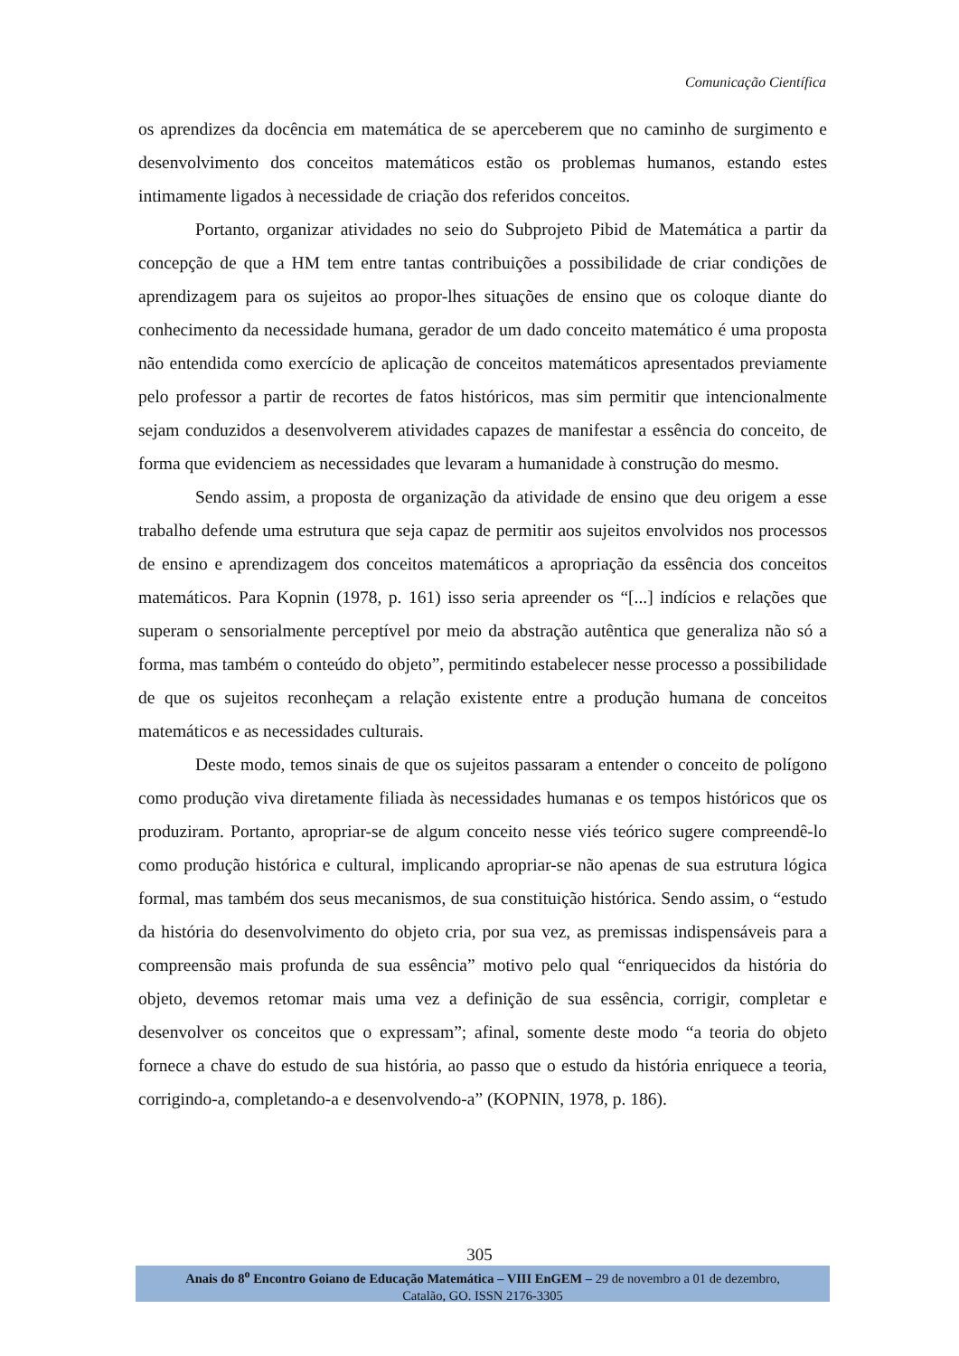Comunicação Científica
os aprendizes da docência em matemática de se aperceberem que no caminho de surgimento e desenvolvimento dos conceitos matemáticos estão os problemas humanos, estando estes intimamente ligados à necessidade de criação dos referidos conceitos.
Portanto, organizar atividades no seio do Subprojeto Pibid de Matemática a partir da concepção de que a HM tem entre tantas contribuições a possibilidade de criar condições de aprendizagem para os sujeitos ao propor-lhes situações de ensino que os coloque diante do conhecimento da necessidade humana, gerador de um dado conceito matemático é uma proposta não entendida como exercício de aplicação de conceitos matemáticos apresentados previamente pelo professor a partir de recortes de fatos históricos, mas sim permitir que intencionalmente sejam conduzidos a desenvolverem atividades capazes de manifestar a essência do conceito, de forma que evidenciem as necessidades que levaram a humanidade à construção do mesmo.
Sendo assim, a proposta de organização da atividade de ensino que deu origem a esse trabalho defende uma estrutura que seja capaz de permitir aos sujeitos envolvidos nos processos de ensino e aprendizagem dos conceitos matemáticos a apropriação da essência dos conceitos matemáticos. Para Kopnin (1978, p. 161) isso seria apreender os “[...] indícios e relações que superam o sensorialmente perceptível por meio da abstração autêntica que generaliza não só a forma, mas também o conteúdo do objeto”, permitindo estabelecer nesse processo a possibilidade de que os sujeitos reconheçam a relação existente entre a produção humana de conceitos matemáticos e as necessidades culturais.
Deste modo, temos sinais de que os sujeitos passaram a entender o conceito de polígono como produção viva diretamente filiada às necessidades humanas e os tempos históricos que os produziram. Portanto, apropriar-se de algum conceito nesse viés teórico sugere compreendê-lo como produção histórica e cultural, implicando apropriar-se não apenas de sua estrutura lógica formal, mas também dos seus mecanismos, de sua constituição histórica. Sendo assim, o “estudo da história do desenvolvimento do objeto cria, por sua vez, as premissas indispensáveis para a compreensão mais profunda de sua essência” motivo pelo qual “enriquecidos da história do objeto, devemos retomar mais uma vez a definição de sua essência, corrigir, completar e desenvolver os conceitos que o expressam”; afinal, somente deste modo “a teoria do objeto fornece a chave do estudo de sua história, ao passo que o estudo da história enriquece a teoria, corrigindo-a, completando-a e desenvolvendo-a” (KOPNIN, 1978, p. 186).
305
Anais do 8<sup>o</sup> Encontro Goiano de Educação Matemática – VIII EnGEM – 29 de novembro a 01 de dezembro,
Catalão, GO. ISSN 2176-3305